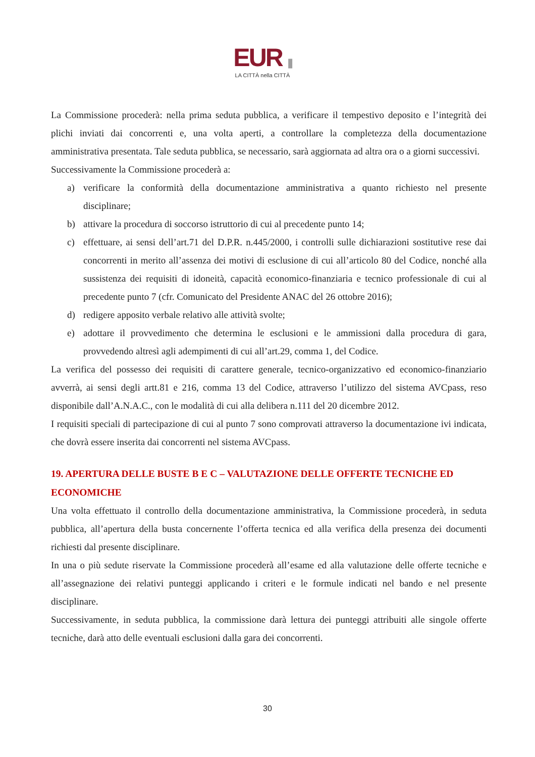EUR |||
LA CITTÀ nella CITTÀ
La Commissione procederà: nella prima seduta pubblica, a verificare il tempestivo deposito e l’integrità dei plichi inviati dai concorrenti e, una volta aperti, a controllare la completezza della documentazione amministrativa presentata. Tale seduta pubblica, se necessario, sarà aggiornata ad altra ora o a giorni successivi.
Successivamente la Commissione procederà a:
a) verificare la conformità della documentazione amministrativa a quanto richiesto nel presente disciplinare;
b) attivare la procedura di soccorso istruttorio di cui al precedente punto 14;
c) effettuare, ai sensi dell’art.71 del D.P.R. n.445/2000, i controlli sulle dichiarazioni sostitutive rese dai concorrenti in merito all’assenza dei motivi di esclusione di cui all’articolo 80 del Codice, nonché alla sussistenza dei requisiti di idoneità, capacità economico-finanziaria e tecnico professionale di cui al precedente punto 7 (cfr. Comunicato del Presidente ANAC del 26 ottobre 2016);
d) redigere apposito verbale relativo alle attività svolte;
e) adottare il provvedimento che determina le esclusioni e le ammissioni dalla procedura di gara, provvedendo altresì agli adempimenti di cui all’art.29, comma 1, del Codice.
La verifica del possesso dei requisiti di carattere generale, tecnico-organizzativo ed economico-finanziario avverrà, ai sensi degli artt.81 e 216, comma 13 del Codice, attraverso l’utilizzo del sistema AVCpass, reso disponibile dall’A.N.A.C., con le modalità di cui alla delibera n.111 del 20 dicembre 2012.
I requisiti speciali di partecipazione di cui al punto 7 sono comprovati attraverso la documentazione ivi indicata, che dovrà essere inserita dai concorrenti nel sistema AVCpass.
19. APERTURA DELLE BUSTE B E C – VALUTAZIONE DELLE OFFERTE TECNICHE ED ECONOMICHE
Una volta effettuato il controllo della documentazione amministrativa, la Commissione procederà, in seduta pubblica, all’apertura della busta concernente l’offerta tecnica ed alla verifica della presenza dei documenti richiesti dal presente disciplinare.
In una o più sedute riservate la Commissione procederà all’esame ed alla valutazione delle offerte tecniche e all’assegnazione dei relativi punteggi applicando i criteri e le formule indicati nel bando e nel presente disciplinare.
Successivamente, in seduta pubblica, la commissione darà lettura dei punteggi attribuiti alle singole offerte tecniche, darà atto delle eventuali esclusioni dalla gara dei concorrenti.
30